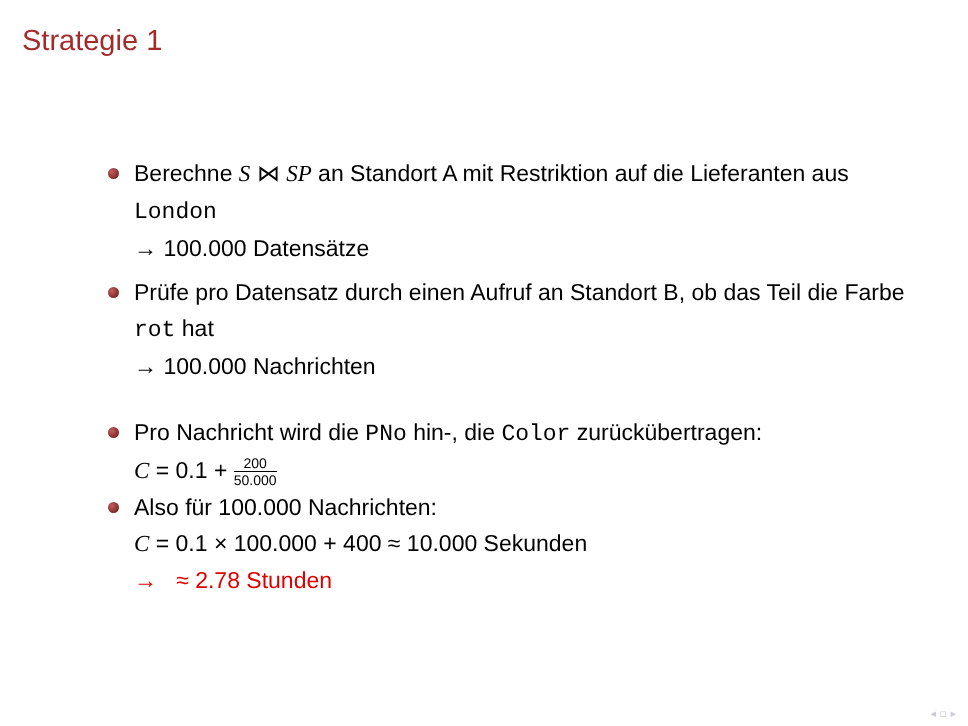Strategie 1
Berechne S ⋈ SP an Standort A mit Restriktion auf die Lieferanten aus London
→ 100.000 Datensätze
Prüfe pro Datensatz durch einen Aufruf an Standort B, ob das Teil die Farbe rot hat
→ 100.000 Nachrichten
Pro Nachricht wird die PNo hin-, die Color zurückübertragen:
C = 0.1 + 200 50.000
Also für 100.000 Nachrichten:
C = 0.1 × 100.000 + 400 ≈ 10.000 Sekunden
→ ≈ 2.78 Stunden
◂ ▫ ▸